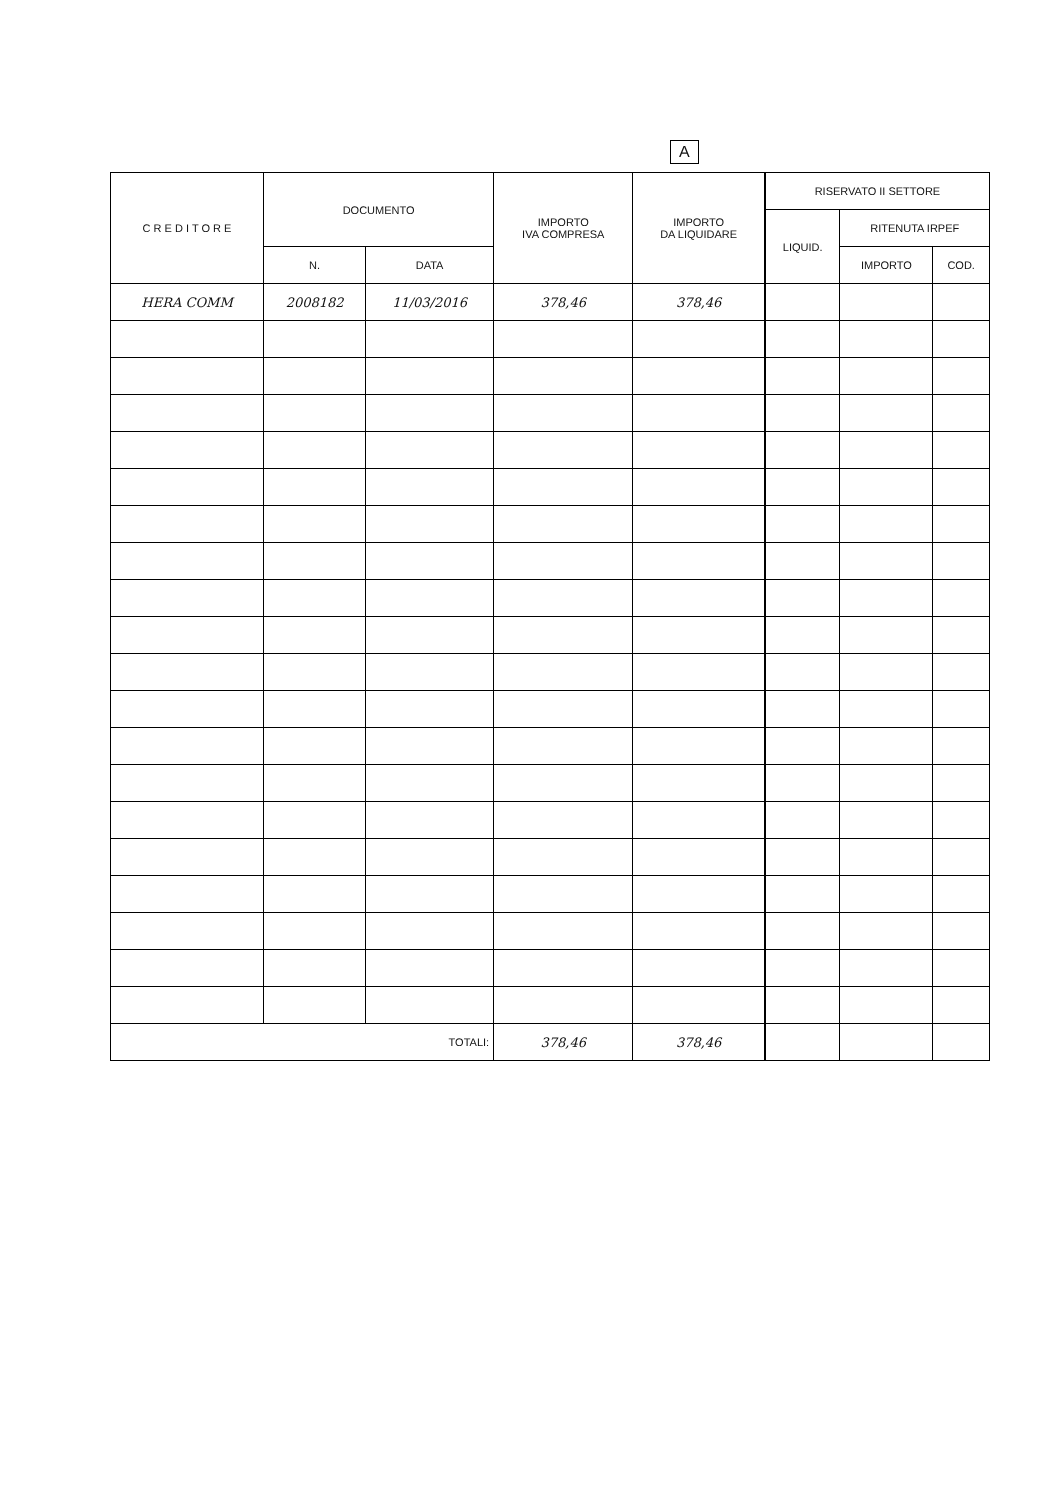A
| C R E D I T O R E | DOCUMENTO | | IMPORTO IVA COMPRESA | IMPORTO DA LIQUIDARE | RISERVATO II SETTORE | | |
| --- | --- | --- | --- | --- | --- | --- | --- |
| | | | | | LIQUID. | RITENUTA IRPEF | |
| | N. | DATA | | | | IMPORTO | COD. |
| HERA COMM | 2008182 | 11/03/2016 | 378,46 | 378,46 | | | |
| TOTALI: | | | 378,46 | 378,46 | | | |